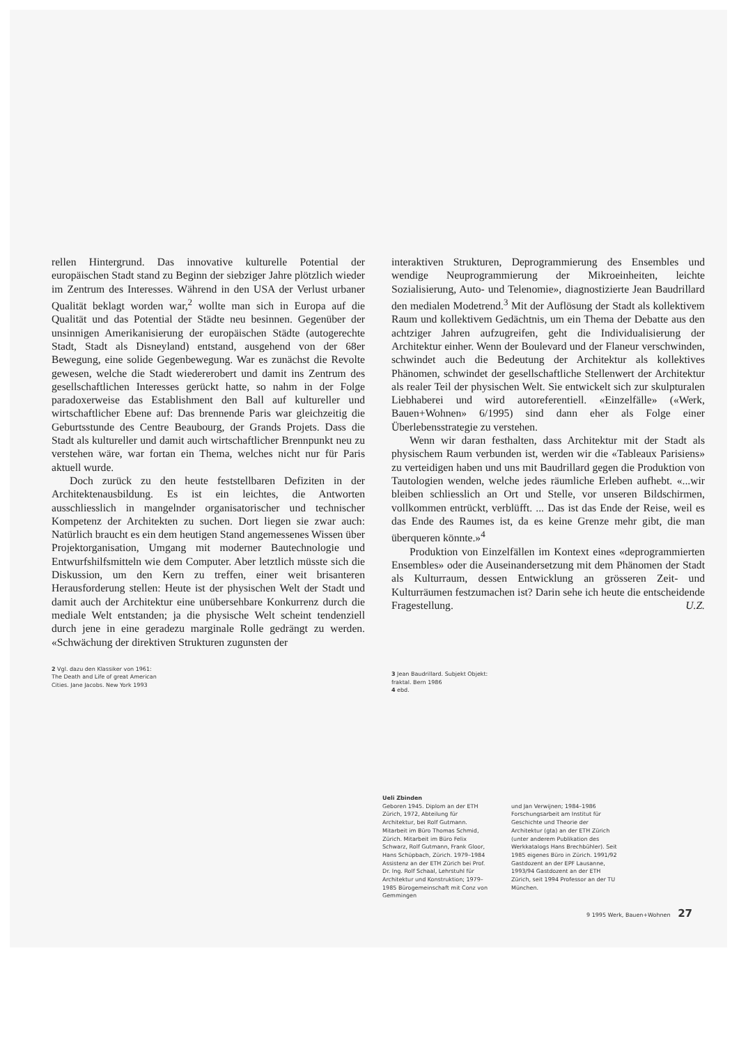rellen Hintergrund. Das innovative kulturelle Potential der europäischen Stadt stand zu Beginn der siebziger Jahre plötzlich wieder im Zentrum des Interesses. Während in den USA der Verlust urbaner Qualität beklagt worden war,<sup>2</sup> wollte man sich in Europa auf die Qualität und das Potential der Städte neu besinnen. Gegenüber der unsinnigen Amerikanisierung der europäischen Städte (autogerechte Stadt, Stadt als Disneyland) entstand, ausgehend von der 68er Bewegung, eine solide Gegenbewegung. War es zunächst die Revolte gewesen, welche die Stadt wiedererobert und damit ins Zentrum des gesellschaftlichen Interesses gerückt hatte, so nahm in der Folge paradoxerweise das Establishment den Ball auf kultureller und wirtschaftlicher Ebene auf: Das brennende Paris war gleichzeitig die Geburtsstunde des Centre Beaubourg, der Grands Projets. Dass die Stadt als kultureller und damit auch wirtschaftlicher Brennpunkt neu zu verstehen wäre, war fortan ein Thema, welches nicht nur für Paris aktuell wurde.
Doch zurück zu den heute feststellbaren Defiziten in der Architektenausbildung. Es ist ein leichtes, die Antworten ausschliesslich in mangelnder organisatorischer und technischer Kompetenz der Architekten zu suchen. Dort liegen sie zwar auch: Natürlich braucht es ein dem heutigen Stand angemessenes Wissen über Projektorganisation, Umgang mit moderner Bautechnologie und Entwurfshilfsmitteln wie dem Computer. Aber letztlich müsste sich die Diskussion, um den Kern zu treffen, einer weit brisanteren Herausforderung stellen: Heute ist der physischen Welt der Stadt und damit auch der Architektur eine unübersehbare Konkurrenz durch die mediale Welt entstanden; ja die physische Welt scheint tendenziell durch jene in eine geradezu marginale Rolle gedrängt zu werden. «Schwächung der direktiven Strukturen zugunsten der
2 Vgl. dazu den Klassiker von 1961:
The Death and Life of great American
Cities. Jane Jacobs. New York 1993
interaktiven Strukturen, Deprogrammierung des Ensembles und wendige Neuprogrammierung der Mikroeinheiten, leichte Sozialisierung, Auto- und Telenomie», diagnostizierte Jean Baudrillard den medialen Modetrend.<sup>3</sup> Mit der Auflösung der Stadt als kollektivem Raum und kollektivem Gedächtnis, um ein Thema der Debatte aus den achtziger Jahren aufzugreifen, geht die Individualisierung der Architektur einher. Wenn der Boulevard und der Flaneur verschwinden, schwindet auch die Bedeutung der Architektur als kollektives Phänomen, schwindet der gesellschaftliche Stellenwert der Architektur als realer Teil der physischen Welt. Sie entwickelt sich zur skulpturalen Liebhaberei und wird autoreferentiell. «Einzelfälle» («Werk, Bauen+Wohnen» 6/1995) sind dann eher als Folge einer Überlebensstrategie zu verstehen.
Wenn wir daran festhalten, dass Architektur mit der Stadt als physischem Raum verbunden ist, werden wir die «Tableaux Parisiens» zu verteidigen haben und uns mit Baudrillard gegen die Produktion von Tautologien wenden, welche jedes räumliche Erleben aufhebt. «...wir bleiben schliesslich an Ort und Stelle, vor unseren Bildschirmen, vollkommen entrückt, verblüfft. ... Das ist das Ende der Reise, weil es das Ende des Raumes ist, da es keine Grenze mehr gibt, die man überqueren könnte.»<sup>4</sup>
Produktion von Einzelfällen im Kontext eines «deprogrammierten Ensembles» oder die Auseinandersetzung mit dem Phänomen der Stadt als Kulturraum, dessen Entwicklung an grösseren Zeit- und Kulturräumen festzumachen ist? Darin sehe ich heute die entscheidende Fragestellung. U.Z.
3 Jean Baudrillard. Subjekt Objekt:
fraktal. Bern 1986
4 ebd.
Ueli Zbinden
Geboren 1945. Diplom an der ETH Zürich, 1972, Abteilung für Architektur, bei Rolf Gutmann. Mitarbeit im Büro Thomas Schmid, Zürich. Mitarbeit im Büro Felix Schwarz, Rolf Gutmann, Frank Gloor, Hans Schüpbach, Zürich. 1979–1984 Assistenz an der ETH Zürich bei Prof. Dr. Ing. Rolf Schaal, Lehrstuhl für Architektur und Konstruktion; 1979–1985 Bürogemeinschaft mit Conz von Gemmingen
und Jan Verwijnen; 1984–1986 Forschungsarbeit am Institut für Geschichte und Theorie der Architektur (gta) an der ETH Zürich (unter anderem Publikation des Werkkatalogs Hans Brechbühler). Seit 1985 eigenes Büro in Zürich. 1991/92 Gastdozent an der EPF Lausanne, 1993/94 Gastdozent an der ETH Zürich, seit 1994 Professor an der TU München.
9 1995 Werk, Bauen+Wohnen 27